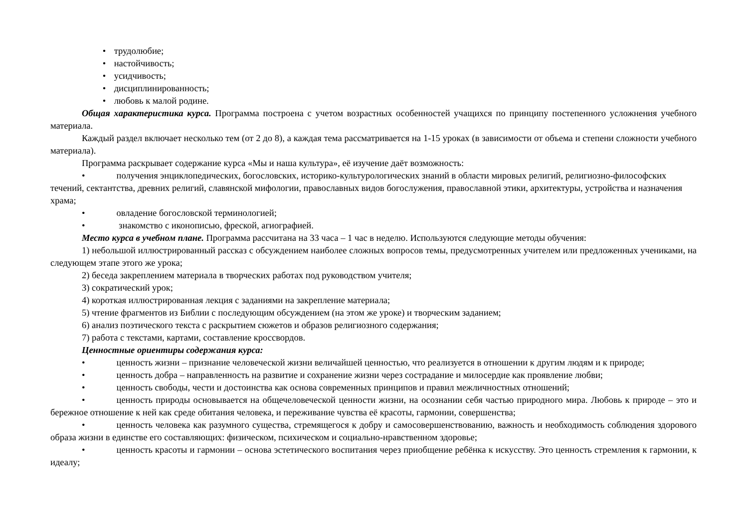• трудолюбие;
• настойчивость;
• усидчивость;
• дисциплинированность;
• любовь к малой родине.
Общая характеристика курса. Программа построена с учетом возрастных особенностей учащихся по принципу постепенного усложнения учебного материала.
Каждый раздел включает несколько тем (от 2 до 8), а каждая тема рассматривается на 1-15 уроках (в зависимости от объема и степени сложности учебного материала).
Программа раскрывает содержание курса «Мы и наша культура», её изучение даёт возможность:
• получения энциклопедических, богословских, историко-культурологических знаний в области мировых религий, религиозно-философских течений, сектантства, древних религий, славянской мифологии, православных видов богослужения, православной этики, архитектуры, устройства и назначения храма;
• овладение богословской терминологией;
• знакомство с иконописью, фреской, агиографией.
Место курса в учебном плане. Программа рассчитана на 33 часа – 1 час в неделю. Используются следующие методы обучения:
1) небольшой иллюстрированный рассказ с обсуждением наиболее сложных вопросов темы, предусмотренных учителем или предложенных учениками, на следующем этапе этого же урока;
2) беседа закреплением материала в творческих работах под руководством учителя;
3) сократический урок;
4) короткая иллюстрированная лекция с заданиями на закрепление материала;
5) чтение фрагментов из Библии с последующим обсуждением (на этом же уроке) и творческим заданием;
6) анализ поэтического текста с раскрытием сюжетов и образов религиозного содержания;
7) работа с текстами, картами, составление кроссвордов.
Ценностные ориентиры содержания курса:
• ценность жизни – признание человеческой жизни величайшей ценностью, что реализуется в отношении к другим людям и к природе;
• ценность добра – направленность на развитие и сохранение жизни через сострадание и милосердие как проявление любви;
• ценность свободы, чести и достоинства как основа современных принципов и правил межличностных отношений;
• ценность природы основывается на общечеловеческой ценности жизни, на осознании себя частью природного мира. Любовь к природе – это и бережное отношение к ней как среде обитания человека, и переживание чувства её красоты, гармонии, совершенства;
• ценность человека как разумного существа, стремящегося к добру и самосовершенствованию, важность и необходимость соблюдения здорового образа жизни в единстве его составляющих: физическом, психическом и социально-нравственном здоровье;
• ценность красоты и гармонии – основа эстетического воспитания через приобщение ребёнка к искусству. Это ценность стремления к гармонии, к идеалу;